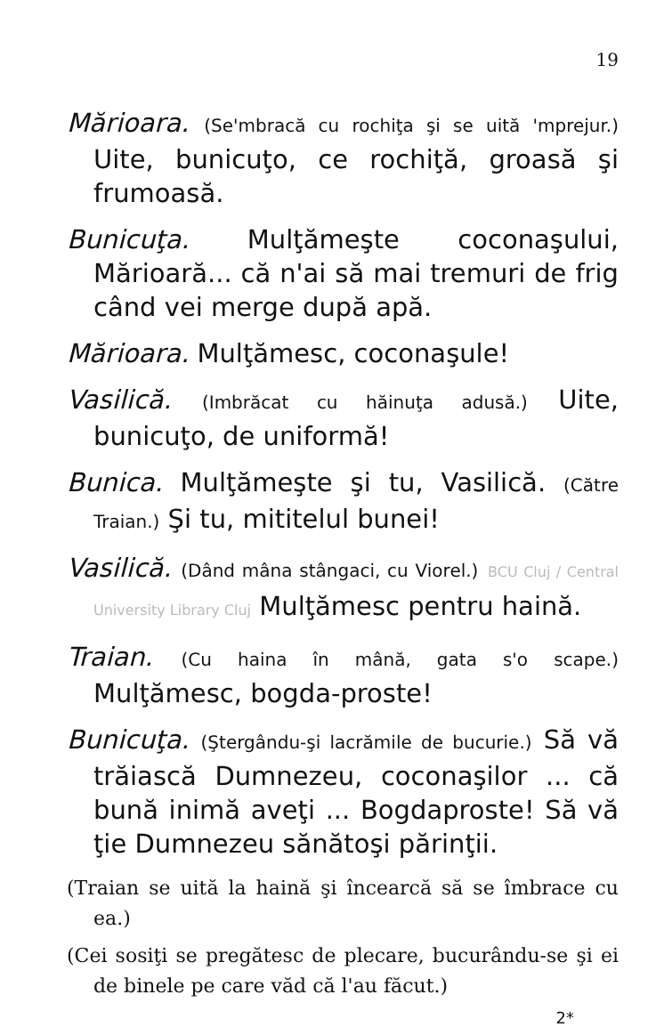19
Mărioara. (Se'mbracă cu rochiţa şi se uită 'mprejur.) Uite, bunicuţo, ce rochiţă, groasă şi frumoasă.
Bunicuţa. Mulţămeşte coconaşului, Mărioară... că n'ai să mai tremuri de frig când vei merge după apă.
Mărioara. Mulţămesc, coconaşule!
Vasilică. (Imbrăcat cu hăinuţa adusă.) Uite, bunicuţo, de uniformă!
Bunica. Mulţămeşte şi tu, Vasilică. (Către Traian.) Şi tu, mititelul bunei!
Vasilică. (Dând mâna stângaci, cu Viorel.) BCU Cluj / Central University Library Cluj Mulţămesc pentru haină.
Traian. (Cu haina în mână, gata s'o scape.) Mulţămesc, bogda-proste!
Bunicuţa. (Ştergându-şi lacrămile de bucurie.) Să vă trăiască Dumnezeu, coconaşilor ... că bună inimă aveţi ... Bogdaproste! Să vă ţie Dumnezeu sănătoşi părinţii.
(Traian se uită la haină şi încearcă să se îmbrace cu ea.)
(Cei sosiţi se pregătesc de plecare, bucurându-se şi ei de binele pe care văd că l'au făcut.)
2*